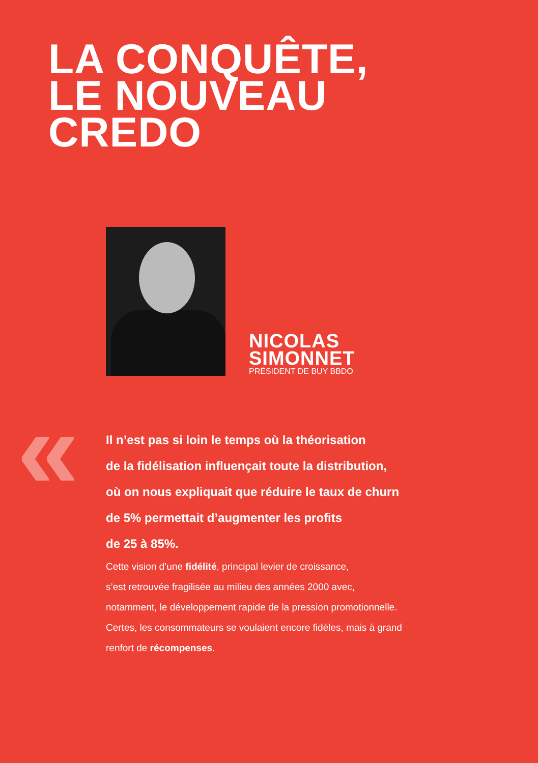LA CONQUÊTE,
LE NOUVEAU
CREDO
NICOLAS
SIMONNET
PRÉSIDENT DE BUY BBDO
«
Il n’est pas si loin le temps où la théorisation
de la fidélisation influençait toute la distribution,
où on nous expliquait que réduire le taux de churn
de 5% permettait d’augmenter les profits
de 25 à 85%.
Cette vision d’une fidélité, principal levier de croissance,
s’est retrouvée fragilisée au milieu des années 2000 avec,
notamment, le développement rapide de la pression promotionnelle.
Certes, les consommateurs se voulaient encore fidèles, mais à grand
renfort de récompenses.